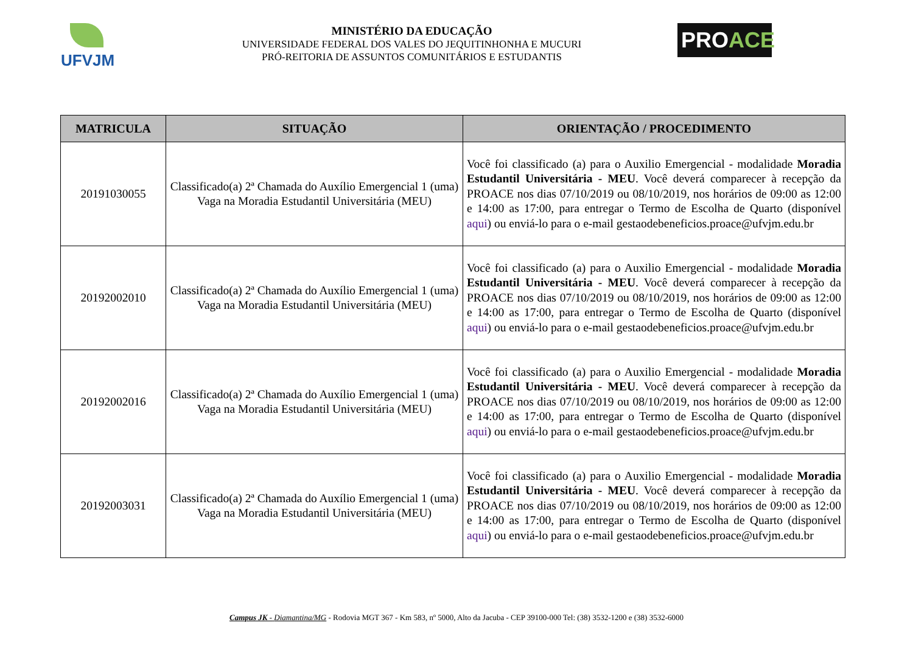UFVJM
MINISTÉRIO DA EDUCAÇÃO
UNIVERSIDADE FEDERAL DOS VALES DO JEQUITINHONHA E MUCURI
PRÓ-REITORIA DE ASSUNTOS COMUNITÁRIOS E ESTUDANTIS
PROACE
| MATRICULA | SITUAÇÃO | ORIENTAÇÃO / PROCEDIMENTO |
| --- | --- | --- |
| 20191030055 | Classificado(a) 2ª Chamada do Auxílio Emergencial 1 (uma) Vaga na Moradia Estudantil Universitária (MEU) | Você foi classificado (a) para o Auxilio Emergencial - modalidade Moradia Estudantil Universitária - MEU . Você deverá comparecer à recepção da PROACE nos dias 07/10/2019 ou 08/10/2019, nos horários de 09:00 as 12:00 e 14:00 as 17:00, para entregar o Termo de Escolha de Quarto (disponível aqui ) ou enviá-lo para o e-mail gestaodebeneficios.proace@ufvjm.edu.br |
| 20192002010 | Classificado(a) 2ª Chamada do Auxílio Emergencial 1 (uma) Vaga na Moradia Estudantil Universitária (MEU) | Você foi classificado (a) para o Auxilio Emergencial - modalidade Moradia Estudantil Universitária - MEU . Você deverá comparecer à recepção da PROACE nos dias 07/10/2019 ou 08/10/2019, nos horários de 09:00 as 12:00 e 14:00 as 17:00, para entregar o Termo de Escolha de Quarto (disponível aqui ) ou enviá-lo para o e-mail gestaodebeneficios.proace@ufvjm.edu.br |
| 20192002016 | Classificado(a) 2ª Chamada do Auxílio Emergencial 1 (uma) Vaga na Moradia Estudantil Universitária (MEU) | Você foi classificado (a) para o Auxilio Emergencial - modalidade Moradia Estudantil Universitária - MEU . Você deverá comparecer à recepção da PROACE nos dias 07/10/2019 ou 08/10/2019, nos horários de 09:00 as 12:00 e 14:00 as 17:00, para entregar o Termo de Escolha de Quarto (disponível aqui ) ou enviá-lo para o e-mail gestaodebeneficios.proace@ufvjm.edu.br |
| 20192003031 | Classificado(a) 2ª Chamada do Auxílio Emergencial 1 (uma) Vaga na Moradia Estudantil Universitária (MEU) | Você foi classificado (a) para o Auxilio Emergencial - modalidade Moradia Estudantil Universitária - MEU . Você deverá comparecer à recepção da PROACE nos dias 07/10/2019 ou 08/10/2019, nos horários de 09:00 as 12:00 e 14:00 as 17:00, para entregar o Termo de Escolha de Quarto (disponível aqui ) ou enviá-lo para o e-mail gestaodebeneficios.proace@ufvjm.edu.br |
Campus JK - Diamantina/MG - Rodovia MGT 367 - Km 583, nº 5000, Alto da Jacuba - CEP 39100-000 Tel: (38) 3532-1200 e (38) 3532-6000